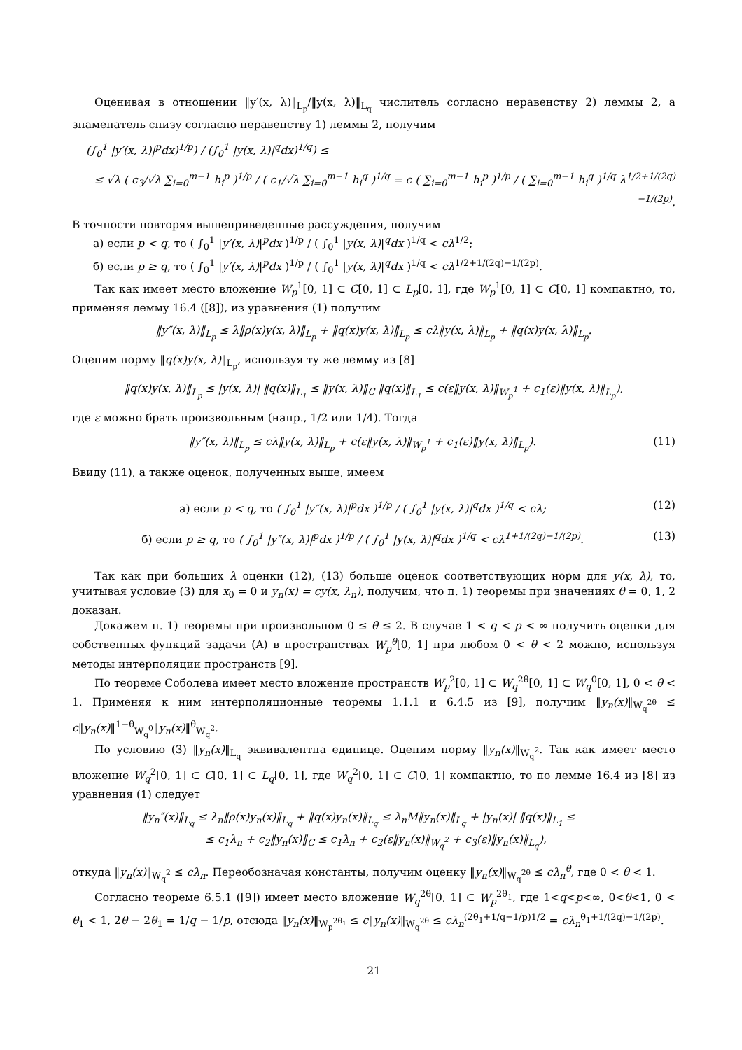Оценивая в отношении ‖y′(x, λ)‖<sub>L<sub>p</sub></sub>/‖y(x, λ)‖<sub>L<sub>q</sub></sub> числитель согласно неравенству 2) леммы 2, а знаменатель снизу согласно неравенству 1) леммы 2, получим
(∫<sub>0</sub><sup>1</sup> |y′(x, λ)|<sup>p</sup>dx)<sup>1/p</sup>) / (∫<sub>0</sub><sup>1</sup> |y(x, λ)|<sup>q</sup>dx)<sup>1/q</sup>) ≤
≤ √λ ( c<sub>3</sub>/√λ ∑<sub>i=0</sub><sup>m−1</sup> h<sub>i</sub><sup>p</sup> )<sup>1/p</sup> / ( c<sub>1</sub>/√λ ∑<sub>i=0</sub><sup>m−1</sup> h<sub>i</sub><sup>q</sup> )<sup>1/q</sup> = c ( ∑<sub>i=0</sub><sup>m−1</sup> h<sub>i</sub><sup>p</sup> )<sup>1/p</sup> / ( ∑<sub>i=0</sub><sup>m−1</sup> h<sub>i</sub><sup>q</sup> )<sup>1/q</sup> λ<sup>1/2+1/(2q)−1/(2p)</sup>.
В точности повторяя вышеприведенные рассуждения, получим
а) если p < q, то ( ∫<sub>0</sub><sup>1</sup> |y′(x, λ)|<sup>p</sup>dx )<sup>1/p</sup> / ( ∫<sub>0</sub><sup>1</sup> |y(x, λ)|<sup>q</sup>dx )<sup>1/q</sup> < cλ<sup>1/2</sup>;
б) если p ≥ q, то ( ∫<sub>0</sub><sup>1</sup> |y′(x, λ)|<sup>p</sup>dx )<sup>1/p</sup> / ( ∫<sub>0</sub><sup>1</sup> |y(x, λ)|<sup>q</sup>dx )<sup>1/q</sup> < cλ<sup>1/2+1/(2q)−1/(2p)</sup>.
Так как имеет место вложение W<sub>p</sub><sup>1</sup>[0, 1] ⊂ C[0, 1] ⊂ L<sub>p</sub>[0, 1], где W<sub>p</sub><sup>1</sup>[0, 1] ⊂ C[0, 1] компактно, то, применяя лемму 16.4 ([8]), из уравнения (1) получим
‖y″(x, λ)‖<sub>L<sub>p</sub></sub> ≤ λ‖ρ(x)y(x, λ)‖<sub>L<sub>p</sub></sub> + ‖q(x)y(x, λ)‖<sub>L<sub>p</sub></sub> ≤ cλ‖y(x, λ)‖<sub>L<sub>p</sub></sub> + ‖q(x)y(x, λ)‖<sub>L<sub>p</sub></sub>.
Оценим норму ‖q(x)y(x, λ)‖<sub>L<sub>p</sub></sub>, используя ту же лемму из [8]
‖q(x)y(x, λ)‖<sub>L<sub>p</sub></sub> ≤ |y(x, λ)| ‖q(x)‖<sub>L<sub>1</sub></sub> ≤ ‖y(x, λ)‖<sub>C</sub> ‖q(x)‖<sub>L<sub>1</sub></sub> ≤ c(ε‖y(x, λ)‖<sub>W<sub>p</sub><sup>1</sup></sub> + c<sub>1</sub>(ε)‖y(x, λ)‖<sub>L<sub>p</sub></sub>),
где ε можно брать произвольным (напр., 1/2 или 1/4). Тогда
‖y″(x, λ)‖<sub>L<sub>p</sub></sub> ≤ cλ‖y(x, λ)‖<sub>L<sub>p</sub></sub> + c(ε‖y(x, λ)‖<sub>W<sub>p</sub><sup>1</sup></sub> + c<sub>1</sub>(ε)‖y(x, λ)‖<sub>L<sub>p</sub></sub>). (11)
Ввиду (11), а также оценок, полученных выше, имеем
а) если p < q, то ( ∫<sub>0</sub><sup>1</sup> |y″(x, λ)|<sup>p</sup>dx )<sup>1/p</sup> / ( ∫<sub>0</sub><sup>1</sup> |y(x, λ)|<sup>q</sup>dx )<sup>1/q</sup> < cλ; (12)
б) если p ≥ q, то ( ∫<sub>0</sub><sup>1</sup> |y″(x, λ)|<sup>p</sup>dx )<sup>1/p</sup> / ( ∫<sub>0</sub><sup>1</sup> |y(x, λ)|<sup>q</sup>dx )<sup>1/q</sup> < cλ<sup>1+1/(2q)−1/(2p)</sup>. (13)
Так как при больших λ оценки (12), (13) больше оценок соответствующих норм для y(x, λ), то, учитывая условие (3) для x<sub>0</sub> = 0 и y<sub>n</sub>(x) = cy(x, λ<sub>n</sub>), получим, что п. 1) теоремы при значениях θ = 0, 1, 2 доказан.
Докажем п. 1) теоремы при произвольном 0 ≤ θ ≤ 2. В случае 1 < q < p < ∞ получить оценки для собственных функций задачи (A) в пространствах W<sub>p</sub><sup>θ</sup>[0, 1] при любом 0 < θ < 2 можно, используя методы интерполяции пространств [9].
По теореме Соболева имеет место вложение пространств W<sub>p</sub><sup>2</sup>[0, 1] ⊂ W<sub>q</sub><sup>2θ</sup>[0, 1] ⊂ W<sub>q</sub><sup>0</sup>[0, 1], 0 < θ < 1. Применяя к ним интерполяционные теоремы 1.1.1 и 6.4.5 из [9], получим ‖y<sub>n</sub>(x)‖<sub>W<sub>q</sub><sup>2θ</sup></sub> ≤ c‖y<sub>n</sub>(x)‖<sup>1−θ</sup><sub>W<sub>q</sub><sup>0</sup></sub>‖y<sub>n</sub>(x)‖<sup>θ</sup><sub>W<sub>q</sub><sup>2</sup></sub>.
По условию (3) ‖y<sub>n</sub>(x)‖<sub>L<sub>q</sub></sub> эквивалентна единице. Оценим норму ‖y<sub>n</sub>(x)‖<sub>W<sub>q</sub><sup>2</sup></sub>. Так как имеет место вложение W<sub>q</sub><sup>2</sup>[0, 1] ⊂ C[0, 1] ⊂ L<sub>q</sub>[0, 1], где W<sub>q</sub><sup>2</sup>[0, 1] ⊂ C[0, 1] компактно, то по лемме 16.4 из [8] из уравнения (1) следует
‖y<sub>n</sub>″(x)‖<sub>L<sub>q</sub></sub> ≤ λ<sub>n</sub>‖ρ(x)y<sub>n</sub>(x)‖<sub>L<sub>q</sub></sub> + ‖q(x)y<sub>n</sub>(x)‖<sub>L<sub>q</sub></sub> ≤ λ<sub>n</sub>M‖y<sub>n</sub>(x)‖<sub>L<sub>q</sub></sub> + |y<sub>n</sub>(x)| ‖q(x)‖<sub>L<sub>1</sub></sub> ≤
≤ c<sub>1</sub>λ<sub>n</sub> + c<sub>2</sub>‖y<sub>n</sub>(x)‖<sub>C</sub> ≤ c<sub>1</sub>λ<sub>n</sub> + c<sub>2</sub>(ε‖y<sub>n</sub>(x)‖<sub>W<sub>q</sub><sup>2</sup></sub> + c<sub>3</sub>(ε)‖y<sub>n</sub>(x)‖<sub>L<sub>q</sub></sub>),
откуда ‖y<sub>n</sub>(x)‖<sub>W<sub>q</sub><sup>2</sup></sub> ≤ cλ<sub>n</sub>. Переобозначая константы, получим оценку ‖y<sub>n</sub>(x)‖<sub>W<sub>q</sub><sup>2θ</sup></sub> ≤ cλ<sub>n</sub><sup>θ</sup>, где 0 < θ < 1.
Согласно теореме 6.5.1 ([9]) имеет место вложение W<sub>q</sub><sup>2θ</sup>[0, 1] ⊂ W<sub>p</sub><sup>2θ<sub>1</sub></sup>, где 1<q<p<∞, 0<θ<1, 0 < θ<sub>1</sub> < 1, 2θ − 2θ<sub>1</sub> = 1/q − 1/p, отсюда ‖y<sub>n</sub>(x)‖<sub>W<sub>p</sub><sup>2θ<sub>1</sub></sup></sub> ≤ c‖y<sub>n</sub>(x)‖<sub>W<sub>q</sub><sup>2θ</sup></sub> ≤ cλ<sub>n</sub><sup>(2θ<sub>1</sub>+1/q−1/p)1/2</sup> = cλ<sub>n</sub><sup>θ<sub>1</sub>+1/(2q)−1/(2p)</sup>.
21